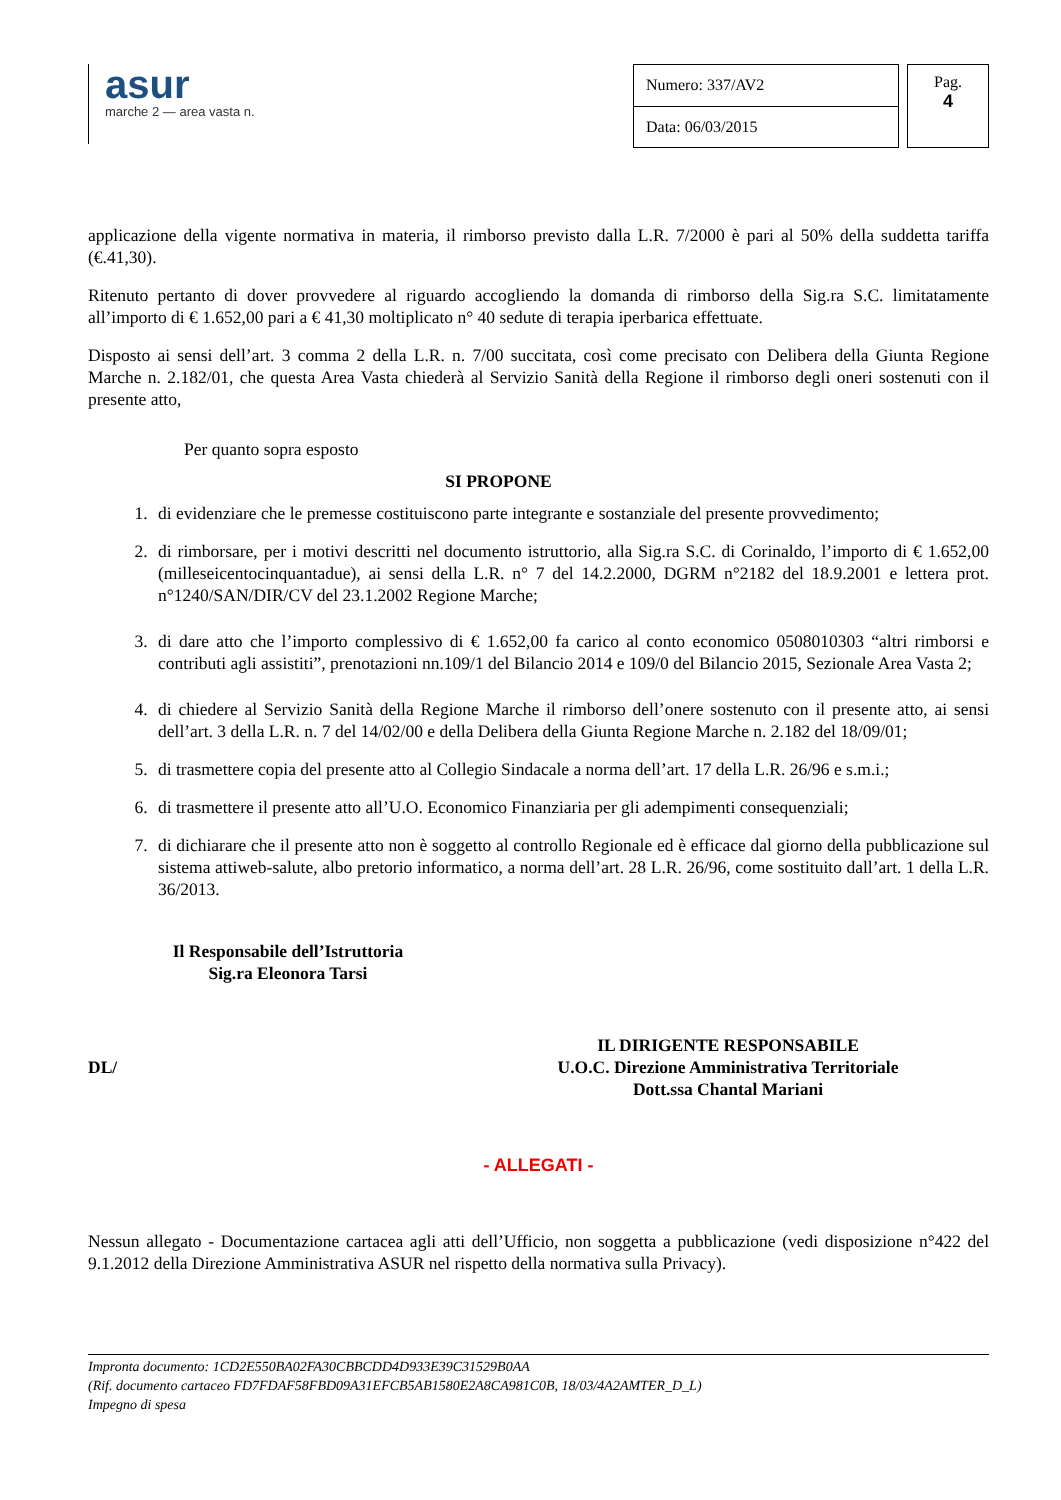asur
marche 2 — area vasta n.
| Numero: 337/AV2 |
| Data: 06/03/2015 |
Pag.
4
applicazione della vigente normativa in materia, il rimborso previsto dalla L.R. 7/2000 è pari al 50% della suddetta tariffa (€.41,30).
Ritenuto pertanto di dover provvedere al riguardo accogliendo la domanda di rimborso della Sig.ra S.C. limitatamente all’importo di € 1.652,00 pari a € 41,30 moltiplicato n° 40 sedute di terapia iperbarica effettuate.
Disposto ai sensi dell’art. 3 comma 2 della L.R. n. 7/00 succitata, così come precisato con Delibera della Giunta Regione Marche n. 2.182/01, che questa Area Vasta chiederà al Servizio Sanità della Regione il rimborso degli oneri sostenuti con il presente atto,
Per quanto sopra esposto
SI PROPONE
1. di evidenziare che le premesse costituiscono parte integrante e sostanziale del presente provvedimento;
2. di rimborsare, per i motivi descritti nel documento istruttorio, alla Sig.ra S.C. di Corinaldo, l’importo di € 1.652,00 (milleseicentocinquantadue), ai sensi della L.R. n° 7 del 14.2.2000, DGRM n°2182 del 18.9.2001 e lettera prot. n°1240/SAN/DIR/CV del 23.1.2002 Regione Marche;
3. di dare atto che l’importo complessivo di € 1.652,00 fa carico al conto economico 0508010303 “altri rimborsi e contributi agli assistiti”, prenotazioni nn.109/1 del Bilancio 2014 e 109/0 del Bilancio 2015, Sezionale Area Vasta 2;
4. di chiedere al Servizio Sanità della Regione Marche il rimborso dell’onere sostenuto con il presente atto, ai sensi dell’art. 3 della L.R. n. 7 del 14/02/00 e della Delibera della Giunta Regione Marche n. 2.182 del 18/09/01;
5. di trasmettere copia del presente atto al Collegio Sindacale a norma dell’art. 17 della L.R. 26/96 e s.m.i.;
6. di trasmettere il presente atto all’U.O. Economico Finanziaria per gli adempimenti consequenziali;
7. di dichiarare che il presente atto non è soggetto al controllo Regionale ed è efficace dal giorno della pubblicazione sul sistema attiweb-salute, albo pretorio informatico, a norma dell’art. 28 L.R. 26/96, come sostituito dall’art. 1 della L.R. 36/2013.
Il Responsabile dell’Istruttoria
Sig.ra Eleonora Tarsi
DL/
IL DIRIGENTE RESPONSABILE
U.O.C. Direzione Amministrativa Territoriale
Dott.ssa Chantal Mariani
- ALLEGATI -
Nessun allegato - Documentazione cartacea agli atti dell’Ufficio, non soggetta a pubblicazione (vedi disposizione n°422 del 9.1.2012 della Direzione Amministrativa ASUR nel rispetto della normativa sulla Privacy).
Impronta documento: 1CD2E550BA02FA30CBBCDD4D933E39C31529B0AA
(Rif. documento cartaceo FD7FDAF58FBD09A31EFCB5AB1580E2A8CA981C0B, 18/03/4A2AMTER_D_L)
Impegno di spesa